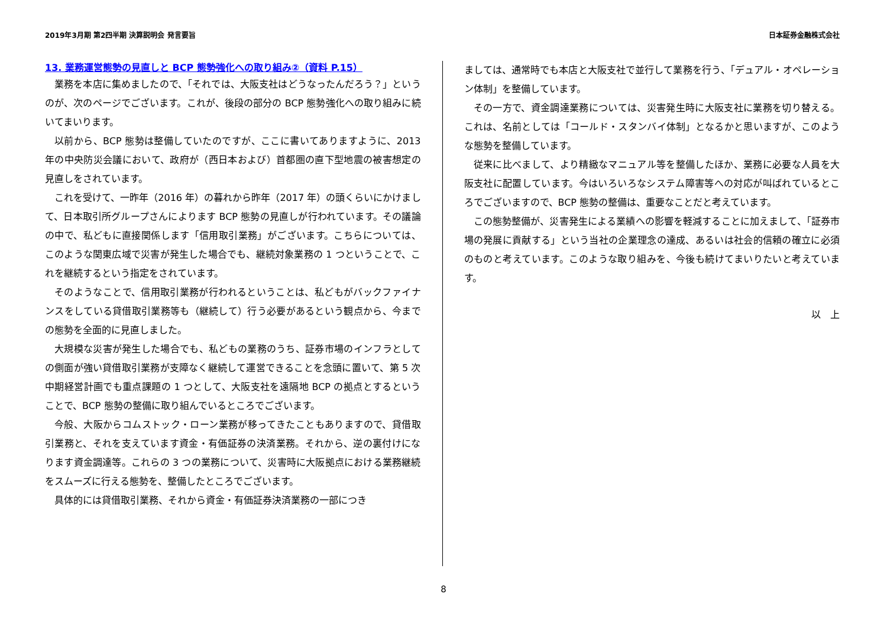2019年3月期 第2四半期 決算説明会 発言要旨 日本証券金融株式会社
13. 業務運営態勢の見直しと BCP 態勢強化への取り組み②（資料 P.15）
業務を本店に集めましたので、「それでは、大阪支社はどうなったんだろう？」というのが、次のページでございます。これが、後段の部分の BCP 態勢強化への取り組みに続いてまいります。
以前から、BCP 態勢は整備していたのですが、ここに書いてありますように、2013 年の中央防災会議において、政府が（西日本および）首都圏の直下型地震の被害想定の見直しをされています。
これを受けて、一昨年（2016 年）の暮れから昨年（2017 年）の頭くらいにかけまして、日本取引所グループさんによります BCP 態勢の見直しが行われています。その議論の中で、私どもに直接関係します「信用取引業務」がございます。こちらについては、このような関東広域で災害が発生した場合でも、継続対象業務の 1 つということで、これを継続するという指定をされています。
そのようなことで、信用取引業務が行われるということは、私どもがバックファイナンスをしている貸借取引業務等も（継続して）行う必要があるという観点から、今までの態勢を全面的に見直しました。
大規模な災害が発生した場合でも、私どもの業務のうち、証券市場のインフラとしての側面が強い貸借取引業務が支障なく継続して運営できることを念頭に置いて、第 5 次中期経営計画でも重点課題の 1 つとして、大阪支社を遠隔地 BCP の拠点とするということで、BCP 態勢の整備に取り組んでいるところでございます。
今般、大阪からコムストック・ローン業務が移ってきたこともありますので、貸借取引業務と、それを支えています資金・有価証券の決済業務。それから、逆の裏付けになります資金調達等。これらの 3 つの業務について、災害時に大阪拠点における業務継続をスムーズに行える態勢を、整備したところでございます。
具体的には貸借取引業務、それから資金・有価証券決済業務の一部につき
ましては、通常時でも本店と大阪支社で並行して業務を行う、「デュアル・オペレーション体制」を整備しています。
その一方で、資金調達業務については、災害発生時に大阪支社に業務を切り替える。これは、名前としては「コールド・スタンバイ体制」となるかと思いますが、このような態勢を整備しています。
従来に比べまして、より精緻なマニュアル等を整備したほか、業務に必要な人員を大阪支社に配置しています。今はいろいろなシステム障害等への対応が叫ばれているところでございますので、BCP 態勢の整備は、重要なことだと考えています。
この態勢整備が、災害発生による業績への影響を軽減することに加えまして、「証券市場の発展に貢献する」という当社の企業理念の達成、あるいは社会的信頼の確立に必須のものと考えています。このような取り組みを、今後も続けてまいりたいと考えています。
以　上
8